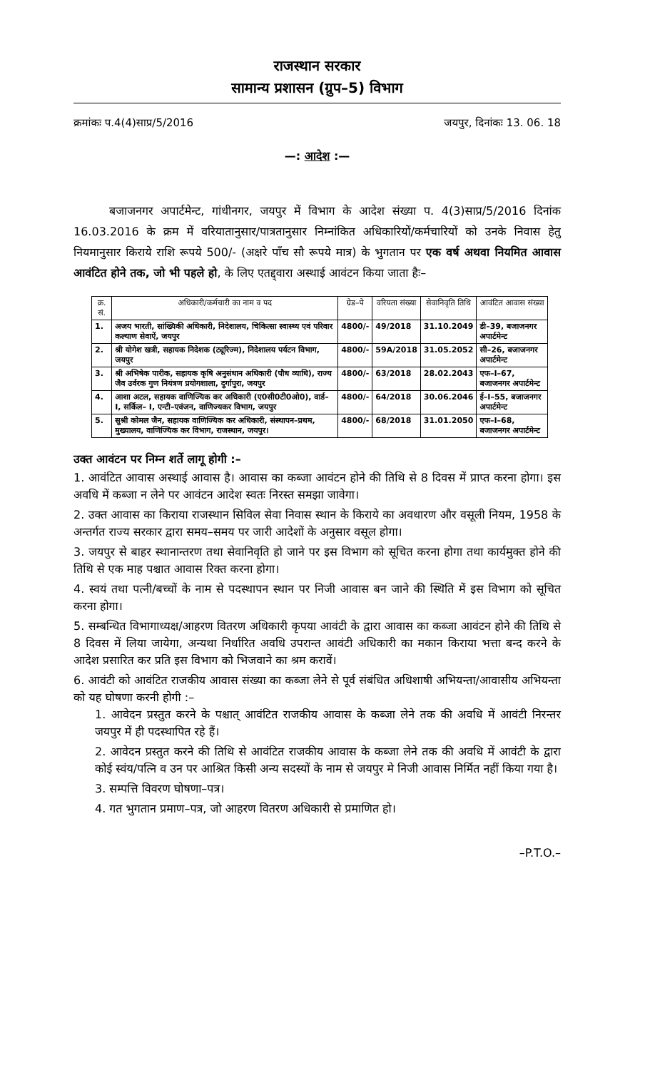राजस्थान सरकार
सामान्य प्रशासन (ग्रुप–5) विभाग
क्रमांकः प.4(4)साप्र/5/2016 जयपुर, दिनांकः 13. 06. 18
—: आदेश :—
बजाजनगर अपार्टमेन्ट, गांधीनगर, जयपुर में विभाग के आदेश संख्या प. 4(3)साप्र/5/2016 दिनांक 16.03.2016 के क्रम में वरियातानुसार/पात्रतानुसार निम्नांकित अधिकारियों/कर्मचारियों को उनके निवास हेतु नियमानुसार किराये राशि रूपये 500/- (अक्षरे पाँच सौ रूपये मात्र) के भुगतान पर एक वर्ष अथवा नियमित आवास आवंटित होने तक, जो भी पहले हो, के लिए एतद्द्वारा अस्थाई आवंटन किया जाता हैः–
| क्र. सं. | अधिकारी/कर्मचारी का नाम व पद | ग्रेड–पे | वरियता संख्या | सेवानिवृति तिथि | आवंटित आवास संख्या |
| --- | --- | --- | --- | --- | --- |
| 1. | अजय भारती, सांख्यिकी अधिकारी, निदेशालय, चिकित्सा स्वास्थ्य एवं परिवार कल्याण सेवाऐं, जयपुर | 4800/- | 49/2018 | 31.10.2049 | डी–39, बजाजनगर अपार्टमेन्ट |
| 2. | श्री योगेश खत्री, सहायक निदेशक (ट्यूरिज्म), निदेशालय पर्यटन विभाग, जयपुर | 4800/- | 59A/2018 | 31.05.2052 | सी–26, बजाजनगर अपार्टमेन्ट |
| 3. | श्री अभिषेक पारीक, सहायक कृषि अनुसंधान अधिकारी (पौध व्याधि), राज्य जैव उर्वरक गुण नियंत्रण प्रयोगशाला, दुर्गापुरा, जयपुर | 4800/- | 63/2018 | 28.02.2043 | एफ–I–67, बजाजनगर अपार्टमेन्ट |
| 4. | आशा अटल, सहायक वाणिज्यिक कर अधिकारी (ए0सी0टी0ओ0), वार्ड– I, सर्किल– I, एन्टी–एवंजन, वाणिज्यकर विभाग, जयपुर | 4800/- | 64/2018 | 30.06.2046 | ई–I–55, बजाजनगर अपार्टमेन्ट |
| 5. | सुश्री कोमल जैन, सहायक वाणिज्यिक कर अधिकारी, संस्थापन–प्रथम, मुख्यालय, वाणिज्यिक कर विभाग, राजस्थान, जयपुर। | 4800/- | 68/2018 | 31.01.2050 | एफ–I–68, बजाजनगर अपार्टमेन्ट |
उक्त आवंटन पर निम्न शर्ते लागू होगी :–
1. आवंटित आवास अस्थाई आवास है। आवास का कब्जा आवंटन होने की तिथि से 8 दिवस में प्राप्त करना होगा। इस अवधि में कब्जा न लेने पर आवंटन आदेश स्वतः निरस्त समझा जावेगा।
2. उक्त आवास का किराया राजस्थान सिविल सेवा निवास स्थान के किराये का अवधारण और वसूली नियम, 1958 के अन्तर्गत राज्य सरकार द्वारा समय–समय पर जारी आदेशों के अनुसार वसूल होगा।
3. जयपुर से बाहर स्थानान्तरण तथा सेवानिवृति हो जाने पर इस विभाग को सूचित करना होगा तथा कार्यमुक्त होने की तिथि से एक माह पश्चात आवास रिक्त करना होगा।
4. स्वयं तथा पत्नी/बच्चों के नाम से पदस्थापन स्थान पर निजी आवास बन जाने की स्थिति में इस विभाग को सूचित करना होगा।
5. सम्बन्धित विभागाध्यक्ष/आहरण वितरण अधिकारी कृपया आवंटी के द्वारा आवास का कब्जा आवंटन होने की तिथि से 8 दिवस में लिया जायेगा, अन्यथा निर्धारित अवधि उपरान्त आवंटी अधिकारी का मकान किराया भत्ता बन्द करने के आदेश प्रसारित कर प्रति इस विभाग को भिजवाने का श्रम करावें।
6. आवंटी को आवंटित राजकीय आवास संख्या का कब्जा लेने से पूर्व संबंधित अधिशाषी अभियन्ता/आवासीय अभियन्ता को यह घोषणा करनी होगी :–
1. आवेदन प्रस्तुत करने के पश्चात् आवंटित राजकीय आवास के कब्जा लेने तक की अवधि में आवंटी निरन्तर जयपुर में ही पदस्थापित रहे हैं।
2. आवेदन प्रस्तुत करने की तिथि से आवंटित राजकीय आवास के कब्जा लेने तक की अवधि में आवंटी के द्वारा कोई स्वंय/पत्नि व उन पर आश्रित किसी अन्य सदस्यों के नाम से जयपुर मे निजी आवास निर्मित नहीं किया गया है।
3. सम्पत्ति विवरण घोषणा–पत्र।
4. गत भुगतान प्रमाण–पत्र, जो आहरण वितरण अधिकारी से प्रमाणित हो।
–P.T.O.–